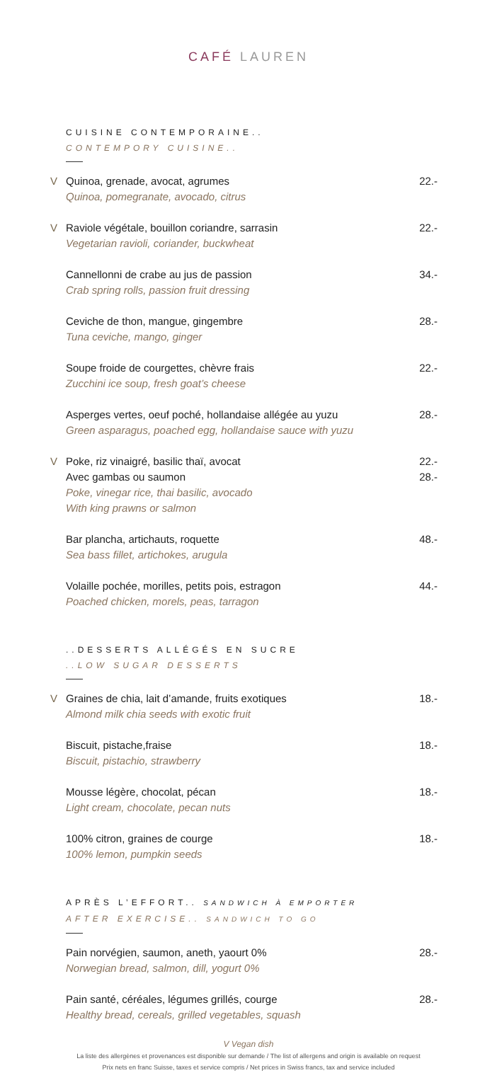CAFÉ LAUREN
CUISINE CONTEMPORAINE..
CONTEMPORY CUISINE..
V
Quinoa, grenade, avocat, agrumes
Quinoa, pomegranate, avocado, citrus
22.-
V
Raviole végétale, bouillon coriandre, sarrasin
Vegetarian ravioli, coriander, buckwheat
22.-
Cannellonni de crabe au jus de passion
Crab spring rolls, passion fruit dressing
34.-
Ceviche de thon, mangue, gingembre
Tuna ceviche, mango, ginger
28.-
Soupe froide de courgettes, chèvre frais
Zucchini ice soup, fresh goat’s cheese
22.-
Asperges vertes, oeuf poché, hollandaise allégée au yuzu
Green asparagus, poached egg, hollandaise sauce with yuzu
28.-
V
Poke, riz vinaigré, basilic thaï, avocat
Avec gambas ou saumon
Poke, vinegar rice, thai basilic, avocado
With king prawns or salmon
22.-
28.-
Bar plancha, artichauts, roquette
Sea bass fillet, artichokes, arugula
48.-
Volaille pochée, morilles, petits pois, estragon
Poached chicken, morels, peas, tarragon
44.-
..DESSERTS ALLÉGÉS EN SUCRE
..LOW SUGAR DESSERTS
V
Graines de chia, lait d’amande, fruits exotiques
Almond milk chia seeds with exotic fruit
18.-
Biscuit, pistache,fraise
Biscuit, pistachio, strawberry
18.-
Mousse légère, chocolat, pécan
Light cream, chocolate, pecan nuts
18.-
100% citron, graines de courge
100% lemon, pumpkin seeds
18.-
APRÈS L’EFFORT.. SANDWICH À EMPORTER
AFTER EXERCISE.. SANDWICH TO GO
Pain norvégien, saumon, aneth, yaourt 0%
Norwegian bread, salmon, dill, yogurt 0%
28.-
Pain santé, céréales, légumes grillés, courge
Healthy bread, cereals, grilled vegetables, squash
28.-
V Vegan dish
La liste des allergènes et provenances est disponible sur demande / The list of allergens and origin is available on request
Prix nets en franc Suisse, taxes et service compris / Net prices in Swiss francs, tax and service included